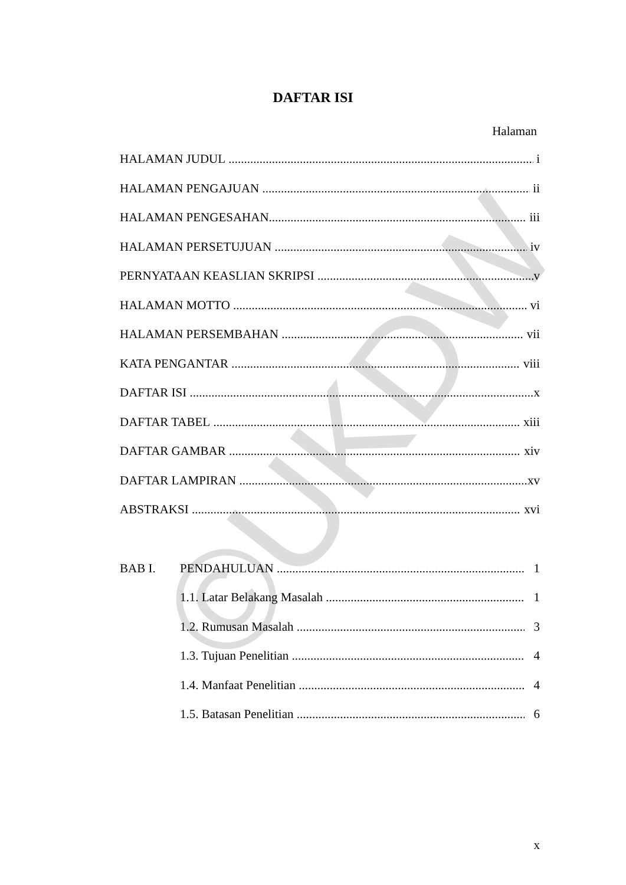©UKDW
DAFTAR ISI
Halaman
HALAMAN JUDUL i
HALAMAN PENGAJUAN ii
HALAMAN PENGESAHAN iii
HALAMAN PERSETUJUAN iv
PERNYATAAN KEASLIAN SKRIPSI v
HALAMAN MOTTO vi
HALAMAN PERSEMBAHAN vii
KATA PENGANTAR viii
DAFTAR ISI x
DAFTAR TABEL xiii
DAFTAR GAMBAR xiv
DAFTAR LAMPIRAN xv
ABSTRAKSI xvi
BAB I. PENDAHULUAN 1
1.1. Latar Belakang Masalah 1
1.2. Rumusan Masalah 3
1.3. Tujuan Penelitian 4
1.4. Manfaat Penelitian 4
1.5. Batasan Penelitian 6
x